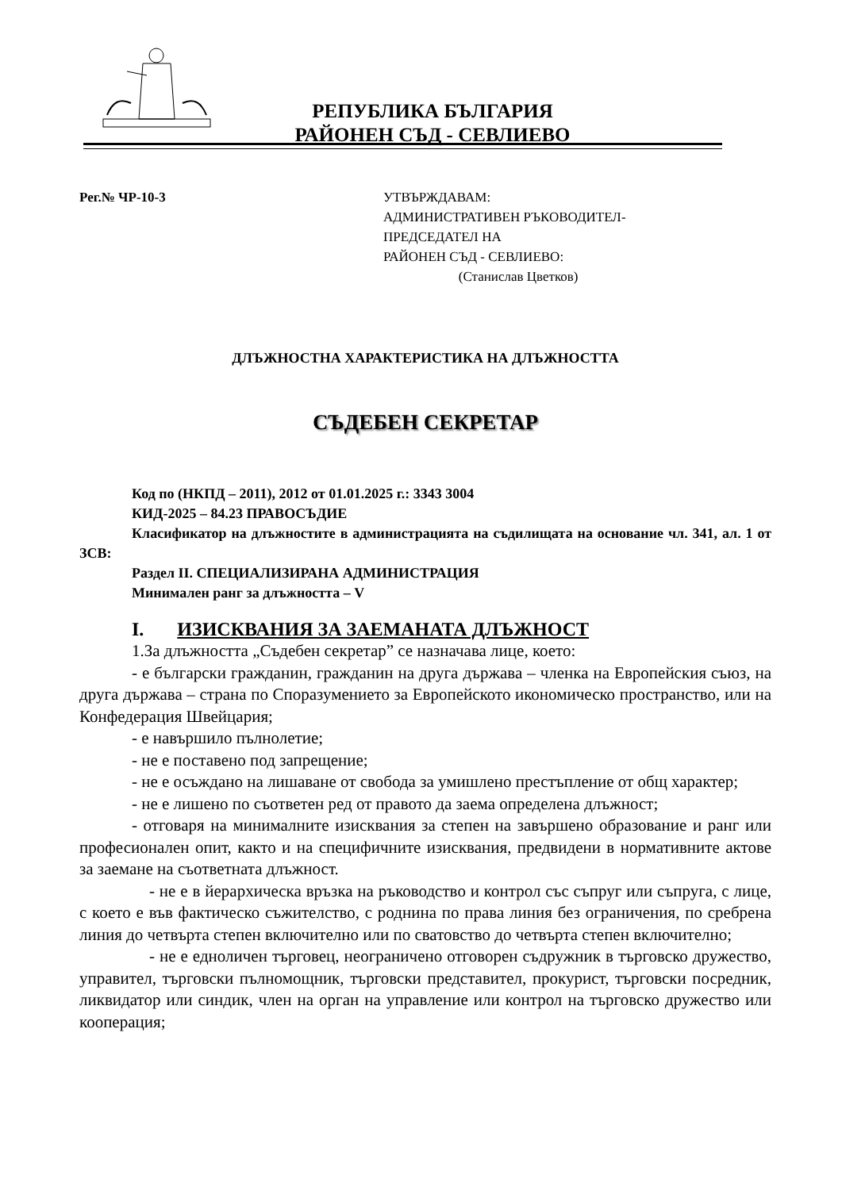РЕПУБЛИКА БЪЛГАРИЯ
РАЙОНЕН СЪД - СЕВЛИЕВО
Рег.№ ЧР-10-3 УТВЪРЖДАВАМ:
АДМИНИСТРАТИВЕН РЪКОВОДИТЕЛ-
ПРЕДСЕДАТЕЛ НА
РАЙОНЕН СЪД - СЕВЛИЕВО:
(Станислав Цветков)
ДЛЪЖНОСТНА ХАРАКТЕРИСТИКА НА ДЛЪЖНОСТТА
СЪДЕБЕН СЕКРЕТАР
Код по (НКПД – 2011), 2012 от 01.01.2025 г.: 3343 3004
КИД-2025 – 84.23 ПРАВОСЪДИЕ
Класификатор на длъжностите в администрацията на съдилищата на основание чл. 341, ал. 1 от ЗСВ:
Раздел II. СПЕЦИАЛИЗИРАНА АДМИНИСТРАЦИЯ
Минимален ранг за длъжността – V
I. ИЗИСКВАНИЯ ЗА ЗАЕМАНАТА ДЛЪЖНОСТ
1.За длъжността „Съдебен секретар” се назначава лице, което:
- е български гражданин, гражданин на друга държава – членка на Европейския съюз, на друга държава – страна по Споразумението за Европейското икономическо пространство, или на Конфедерация Швейцария;
- е навършило пълнолетие;
- не е поставено под запрещение;
- не е осъждано на лишаване от свобода за умишлено престъпление от общ характер;
- не е лишено по съответен ред от правото да заема определена длъжност;
- отговаря на минималните изисквания за степен на завършено образование и ранг или професионален опит, както и на специфичните изисквания, предвидени в нормативните актове за заемане на съответната длъжност.
- не е в йерархическа връзка на ръководство и контрол със съпруг или съпруга, с лице, с което е във фактическо съжителство, с роднина по права линия без ограничения, по сребрена линия до четвърта степен включително или по сватовство до четвърта степен включително;
- не е едноличен търговец, неограничено отговорен съдружник в търговско дружество, управител, търговски пълномощник, търговски представител, прокурист, търговски посредник, ликвидатор или синдик, член на орган на управление или контрол на търговско дружество или кооперация;